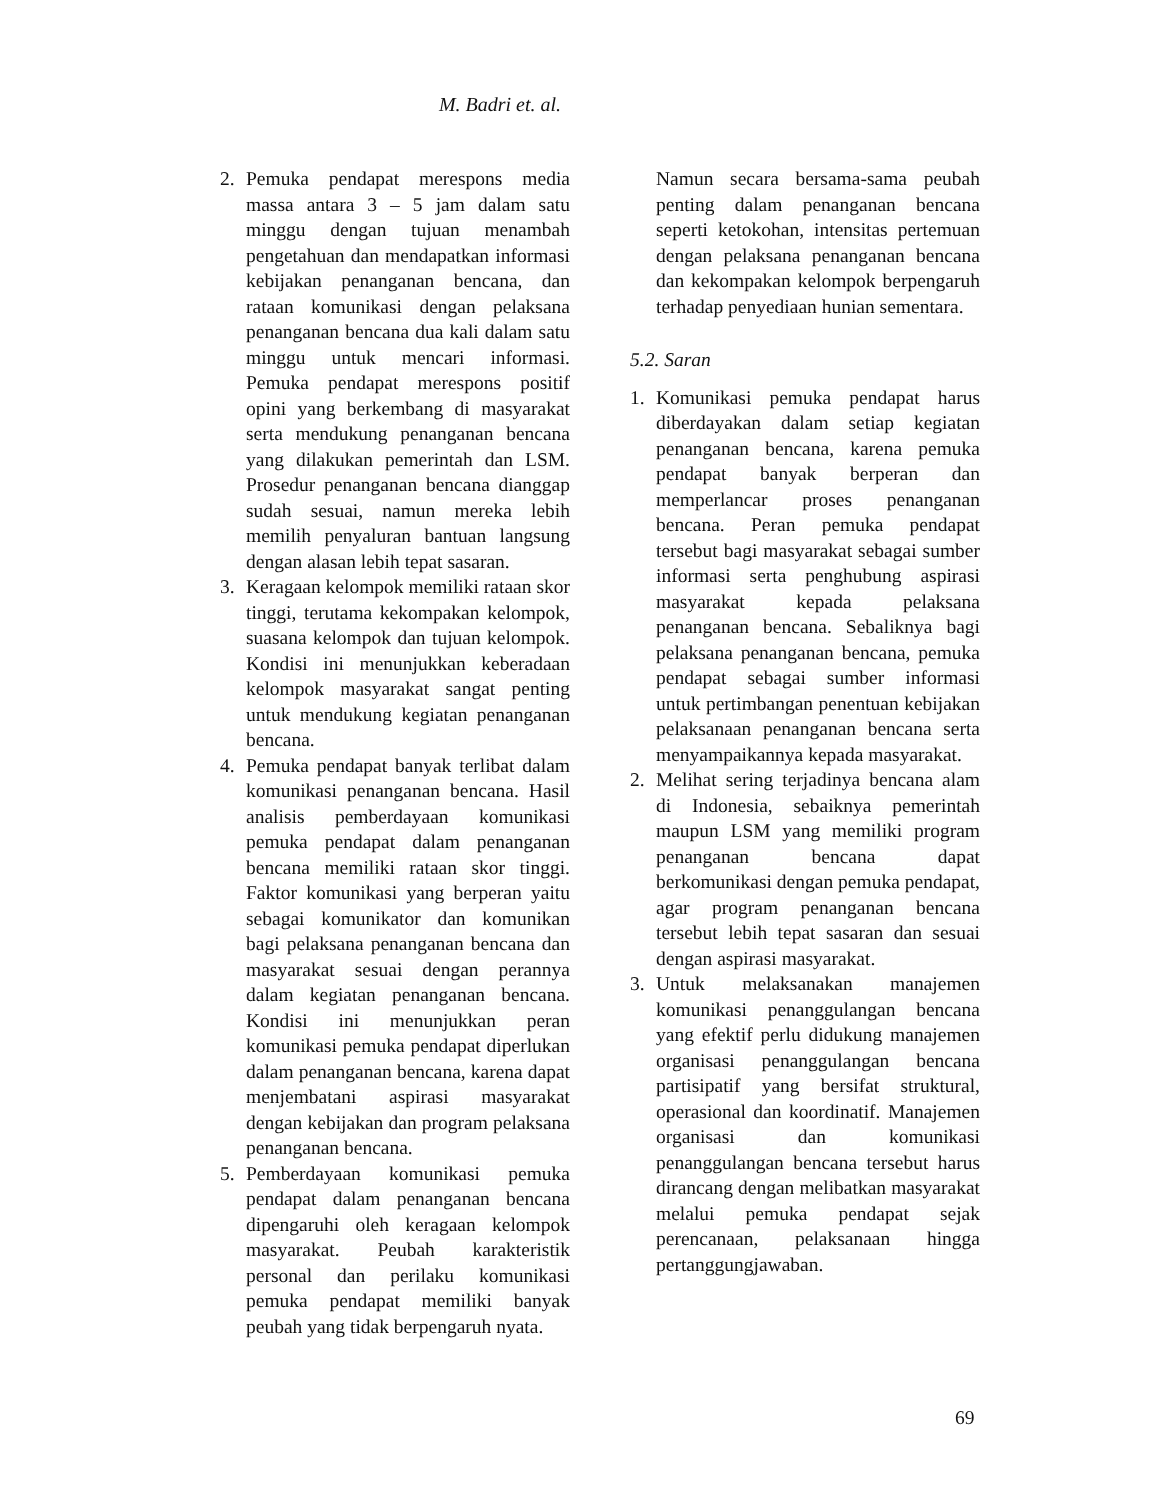M. Badri et. al.
2. Pemuka pendapat merespons media massa antara 3 – 5 jam dalam satu minggu dengan tujuan menambah pengetahuan dan mendapatkan informasi kebijakan penanganan bencana, dan rataan komunikasi dengan pelaksana penanganan bencana dua kali dalam satu minggu untuk mencari informasi. Pemuka pendapat merespons positif opini yang berkembang di masyarakat serta mendukung penanganan bencana yang dilakukan pemerintah dan LSM. Prosedur penanganan bencana dianggap sudah sesuai, namun mereka lebih memilih penyaluran bantuan langsung dengan alasan lebih tepat sasaran.
3. Keragaan kelompok memiliki rataan skor tinggi, terutama kekompakan kelompok, suasana kelompok dan tujuan kelompok. Kondisi ini menunjukkan keberadaan kelompok masyarakat sangat penting untuk mendukung kegiatan penanganan bencana.
4. Pemuka pendapat banyak terlibat dalam komunikasi penanganan bencana. Hasil analisis pemberdayaan komunikasi pemuka pendapat dalam penanganan bencana memiliki rataan skor tinggi. Faktor komunikasi yang berperan yaitu sebagai komunikator dan komunikan bagi pelaksana penanganan bencana dan masyarakat sesuai dengan perannya dalam kegiatan penanganan bencana. Kondisi ini menunjukkan peran komunikasi pemuka pendapat diperlukan dalam penanganan bencana, karena dapat menjembatani aspirasi masyarakat dengan kebijakan dan program pelaksana penanganan bencana.
5. Pemberdayaan komunikasi pemuka pendapat dalam penanganan bencana dipengaruhi oleh keragaan kelompok masyarakat. Peubah karakteristik personal dan perilaku komunikasi pemuka pendapat memiliki banyak peubah yang tidak berpengaruh nyata.
Namun secara bersama-sama peubah penting dalam penanganan bencana seperti ketokohan, intensitas pertemuan dengan pelaksana penanganan bencana dan kekompakan kelompok berpengaruh terhadap penyediaan hunian sementara.
5.2. Saran
1. Komunikasi pemuka pendapat harus diberdayakan dalam setiap kegiatan penanganan bencana, karena pemuka pendapat banyak berperan dan memperlancar proses penanganan bencana. Peran pemuka pendapat tersebut bagi masyarakat sebagai sumber informasi serta penghubung aspirasi masyarakat kepada pelaksana penanganan bencana. Sebaliknya bagi pelaksana penanganan bencana, pemuka pendapat sebagai sumber informasi untuk pertimbangan penentuan kebijakan pelaksanaan penanganan bencana serta menyampaikannya kepada masyarakat.
2. Melihat sering terjadinya bencana alam di Indonesia, sebaiknya pemerintah maupun LSM yang memiliki program penanganan bencana dapat berkomunikasi dengan pemuka pendapat, agar program penanganan bencana tersebut lebih tepat sasaran dan sesuai dengan aspirasi masyarakat.
3. Untuk melaksanakan manajemen komunikasi penanggulangan bencana yang efektif perlu didukung manajemen organisasi penanggulangan bencana partisipatif yang bersifat struktural, operasional dan koordinatif. Manajemen organisasi dan komunikasi penanggulangan bencana tersebut harus dirancang dengan melibatkan masyarakat melalui pemuka pendapat sejak perencanaan, pelaksanaan hingga pertanggungjawaban.
69